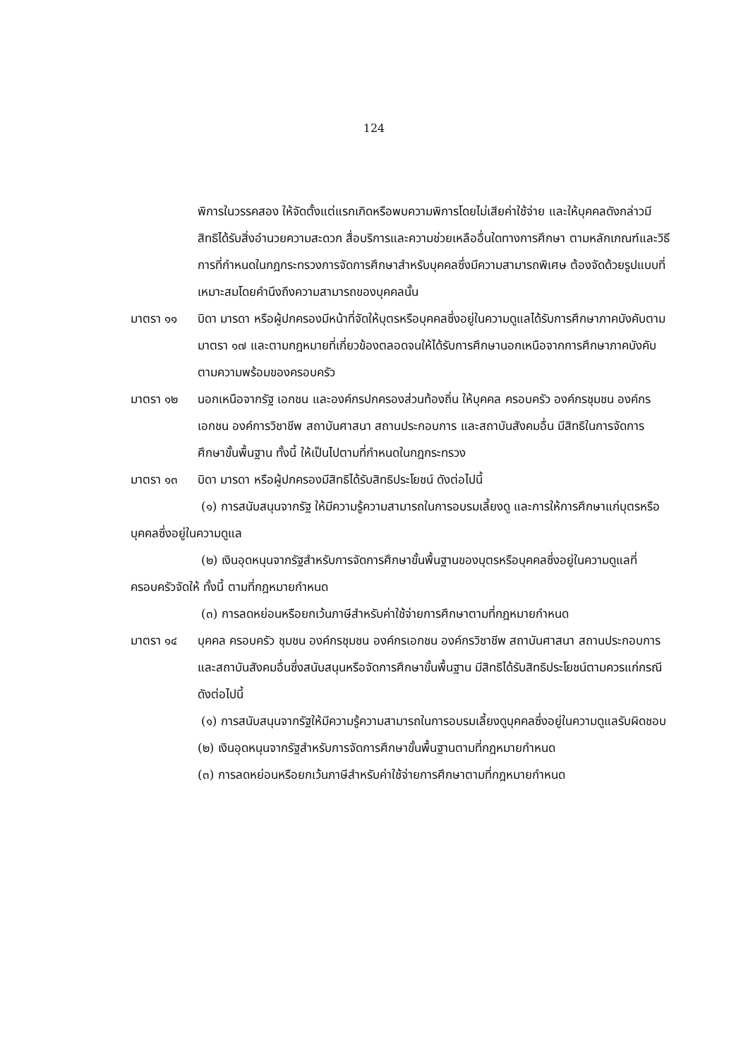124
พิการในวรรคสอง ให้จัดตั้งแต่แรกเกิดหรือพบความพิการโดยไม่เสียค่าใช้จ่าย และให้บุคคลดังกล่าวมีสิทธิได้รับสิ่งอำนวยความสะดวก สื่อบริการและความช่วยเหลืออื่นใดทางการศึกษา ตามหลักเกณฑ์และวิธีการที่กำหนดในกฎกระทรวงการจัดการศึกษาสำหรับบุคคลซึ่งมีความสามารถพิเศษ ต้องจัดด้วยรูปแบบที่เหมาะสมโดยคำนึงถึงความสามารถของบุคคลนั้น
มาตรา ๑๑ บิดา มารดา หรือผู้ปกครองมีหน้าที่จัดให้บุตรหรือบุคคลซึ่งอยู่ในความดูแลได้รับการศึกษาภาคบังคับตามมาตรา ๑๗ และตามกฎหมายที่เกี่ยวข้องตลอดจนให้ได้รับการศึกษานอกเหนือจากการศึกษาภาคบังคับ ตามความพร้อมของครอบครัว
มาตรา ๑๒ นอกเหนือจากรัฐ เอกชน และองค์กรปกครองส่วนท้องถิ่น ให้บุคคล ครอบครัว องค์กรชุมชน องค์กรเอกชน องค์การวิชาชีพ สถาบันศาสนา สถานประกอบการ และสถาบันสังคมอื่น มีสิทธิในการจัดการศึกษาขั้นพื้นฐาน ทั้งนี้ ให้เป็นไปตามที่กำหนดในกฎกระทรวง
มาตรา ๑๓ บิดา มารดา หรือผู้ปกครองมีสิทธิได้รับสิทธิประโยชน์ ดังต่อไปนี้
(๑) การสนับสนุนจากรัฐ ให้มีความรู้ความสามารถในการอบรมเลี้ยงดู และการให้การศึกษาแก่บุตรหรือบุคคลซึ่งอยู่ในความดูแล
(๒) เงินอุดหนุนจากรัฐสำหรับการจัดการศึกษาขั้นพื้นฐานของบุตรหรือบุคคลซึ่งอยู่ในความดูแลที่ครอบครัวจัดให้ ทั้งนี้ ตามที่กฎหมายกำหนด
(๓) การลดหย่อนหรือยกเว้นภาษีสำหรับค่าใช้จ่ายการศึกษาตามที่กฎหมายกำหนด
มาตรา ๑๔ บุคคล ครอบครัว ชุมชน องค์กรชุมชน องค์กรเอกชน องค์กรวิชาชีพ สถาบันศาสนา สถานประกอบการ และสถาบันสังคมอื่นซึ่งสนับสนุนหรือจัดการศึกษาขั้นพื้นฐาน มีสิทธิได้รับสิทธิประโยชน์ตามควรแก่กรณี ดังต่อไปนี้
(๑) การสนับสนุนจากรัฐให้มีความรู้ความสามารถในการอบรมเลี้ยงดูบุคคลซึ่งอยู่ในความดูแลรับผิดชอบ
(๒) เงินอุดหนุนจากรัฐสำหรับการจัดการศึกษาขั้นพื้นฐานตามที่กฎหมายกำหนด
(๓) การลดหย่อนหรือยกเว้นภาษีสำหรับค่าใช้จ่ายการศึกษาตามที่กฎหมายกำหนด